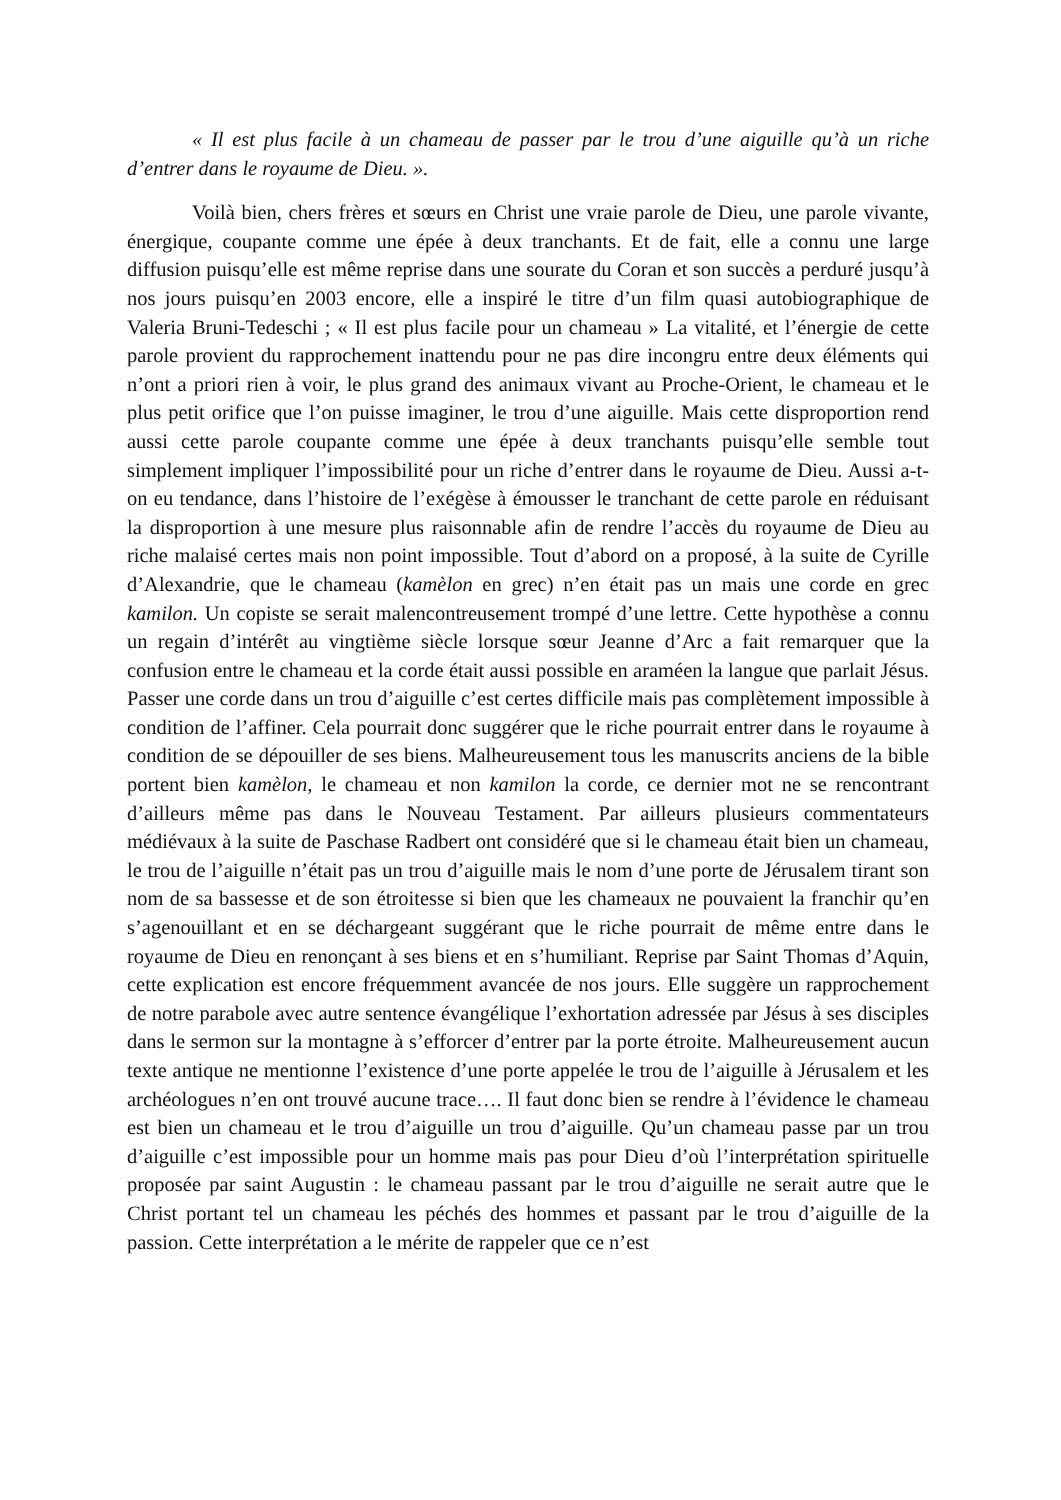« Il est plus facile à un chameau de passer par le trou d’une aiguille qu’à un riche d’entrer dans le royaume de Dieu. ».
Voilà bien, chers frères et sœurs en Christ une vraie parole de Dieu, une parole vivante, énergique, coupante comme une épée à deux tranchants. Et de fait, elle a connu une large diffusion puisqu’elle est même reprise dans une sourate du Coran et son succès a perduré jusqu’à nos jours puisqu’en 2003 encore, elle a inspiré le titre d’un film quasi autobiographique de Valeria Bruni-Tedeschi ; « Il est plus facile pour un chameau » La vitalité, et l’énergie de cette parole provient du rapprochement inattendu pour ne pas dire incongru entre deux éléments qui n’ont a priori rien à voir, le plus grand des animaux vivant au Proche-Orient, le chameau et le plus petit orifice que l’on puisse imaginer, le trou d’une aiguille. Mais cette disproportion rend aussi cette parole coupante comme une épée à deux tranchants puisqu’elle semble tout simplement impliquer l’impossibilité pour un riche d’entrer dans le royaume de Dieu. Aussi a-t-on eu tendance, dans l’histoire de l’exégèse à émousser le tranchant de cette parole en réduisant la disproportion à une mesure plus raisonnable afin de rendre l’accès du royaume de Dieu au riche malaisé certes mais non point impossible. Tout d’abord on a proposé, à la suite de Cyrille d’Alexandrie, que le chameau (kamèlon en grec) n’en était pas un mais une corde en grec kamilon. Un copiste se serait malencontreusement trompé d’une lettre. Cette hypothèse a connu un regain d’intérêt au vingtième siècle lorsque sœur Jeanne d’Arc a fait remarquer que la confusion entre le chameau et la corde était aussi possible en araméen la langue que parlait Jésus. Passer une corde dans un trou d’aiguille c’est certes difficile mais pas complètement impossible à condition de l’affiner. Cela pourrait donc suggérer que le riche pourrait entrer dans le royaume à condition de se dépouiller de ses biens. Malheureusement tous les manuscrits anciens de la bible portent bien kamèlon, le chameau et non kamilon la corde, ce dernier mot ne se rencontrant d’ailleurs même pas dans le Nouveau Testament. Par ailleurs plusieurs commentateurs médiévaux à la suite de Paschase Radbert ont considéré que si le chameau était bien un chameau, le trou de l’aiguille n’était pas un trou d’aiguille mais le nom d’une porte de Jérusalem tirant son nom de sa bassesse et de son étroitesse si bien que les chameaux ne pouvaient la franchir qu’en s’agenouillant et en se déchargeant suggérant que le riche pourrait de même entre dans le royaume de Dieu en renonçant à ses biens et en s’humiliant. Reprise par Saint Thomas d’Aquin, cette explication est encore fréquemment avancée de nos jours. Elle suggère un rapprochement de notre parabole avec autre sentence évangélique l’exhortation adressée par Jésus à ses disciples dans le sermon sur la montagne à s’efforcer d’entrer par la porte étroite. Malheureusement aucun texte antique ne mentionne l’existence d’une porte appelée le trou de l’aiguille à Jérusalem et les archéologues n’en ont trouvé aucune trace…. Il faut donc bien se rendre à l’évidence le chameau est bien un chameau et le trou d’aiguille un trou d’aiguille. Qu’un chameau passe par un trou d’aiguille c’est impossible pour un homme mais pas pour Dieu d’où l’interprétation spirituelle proposée par saint Augustin : le chameau passant par le trou d’aiguille ne serait autre que le Christ portant tel un chameau les péchés des hommes et passant par le trou d’aiguille de la passion. Cette interprétation a le mérite de rappeler que ce n’est